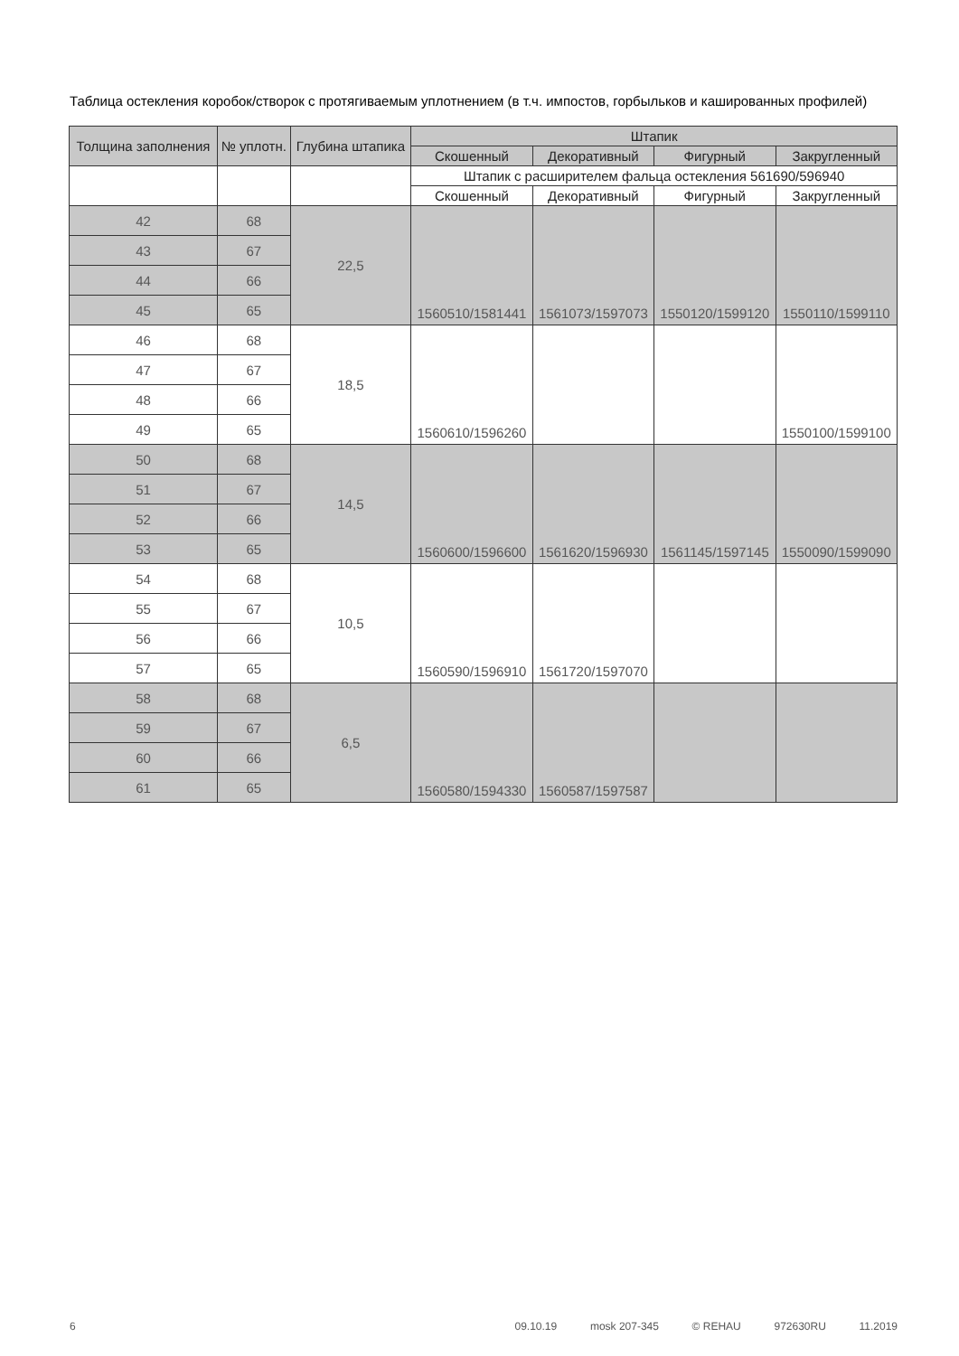Таблица остекления коробок/створок с протягиваемым уплотнением (в т.ч. импостов, горбыльков и кашированных профилей)
| Толщина заполнения | № уплотн. | Глубина штапика | Штапик | | | |
| --- | --- | --- | --- | --- | --- | --- |
| | | | Скошенный | Декоративный | Фигурный | Закругленный |
| | | | Штапик с расширителем фальца остекления 561690/596940 | | | |
| | | | Скошенный | Декоративный | Фигурный | Закругленный |
| 42 | 68 | 22,5 | 1560510/1581441 | 1561073/1597073 | 1550120/1599120 | 1550110/1599110 |
| 43 | 67 | | | | | |
| 44 | 66 | | | | | |
| 45 | 65 | | | | | |
| 46 | 68 | 18,5 | 1560610/1596260 | | | 1550100/1599100 |
| 47 | 67 | | | | | |
| 48 | 66 | | | | | |
| 49 | 65 | | | | | |
| 50 | 68 | 14,5 | 1560600/1596600 | 1561620/1596930 | 1561145/1597145 | 1550090/1599090 |
| 51 | 67 | | | | | |
| 52 | 66 | | | | | |
| 53 | 65 | | | | | |
| 54 | 68 | 10,5 | 1560590/1596910 | 1561720/1597070 | | |
| 55 | 67 | | | | | |
| 56 | 66 | | | | | |
| 57 | 65 | | | | | |
| 58 | 68 | 6,5 | 1560580/1594330 | 1560587/1597587 | | |
| 59 | 67 | | | | | |
| 60 | 66 | | | | | |
| 61 | 65 | | | | | |
6 09.10.19 mosk 207-345 © REHAU 972630RU 11.2019